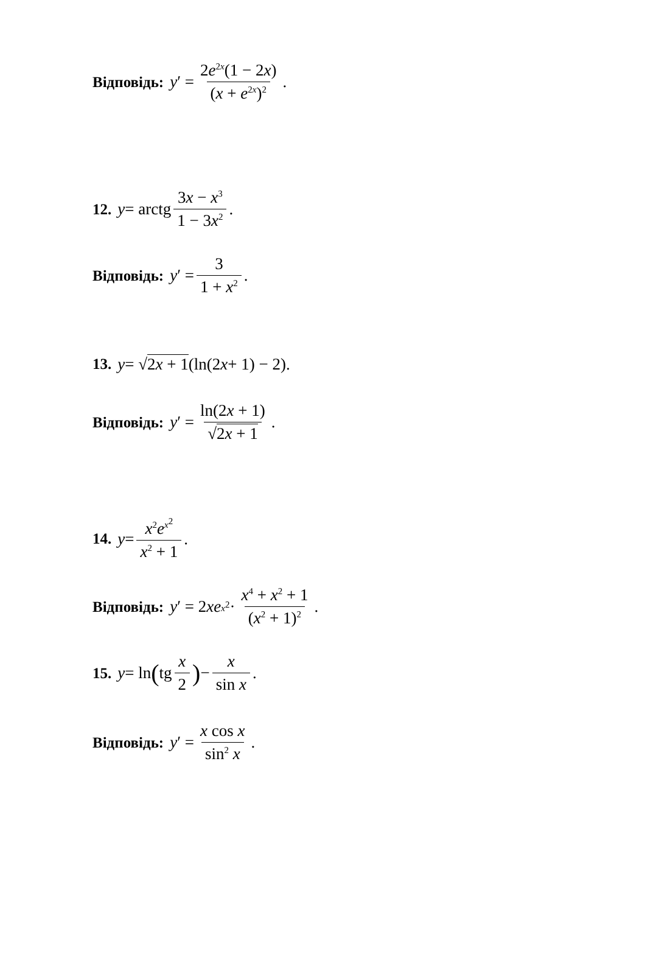Відповідь: y ′ = 2e<sup>2x</sup>(1 − 2x) (x + e<sup>2x</sup>)<sup>2</sup>.
12. y = arctg 3x − x<sup>3</sup> 1 − 3x<sup>2</sup>.
Відповідь: y ′ = 3 1 + x<sup>2</sup>.
13. y = √ 2x + 1 (ln(2 x + 1) − 2).
Відповідь: y ′ = ln(2x + 1) √2x + 1.
14. y = x<sup>2</sup>e<sup>x<sup>2</sup></sup> x<sup>2</sup> + 1.
Відповідь: y ′ = 2 xe<sup>x<sup>2</sup></sup> · x<sup>4</sup> + x<sup>2</sup> + 1 (x<sup>2</sup> + 1)<sup>2</sup>.
15. y = ln ( tg x 2) − x sin x.
Відповідь: y ′ = x cos x sin<sup>2</sup> x.